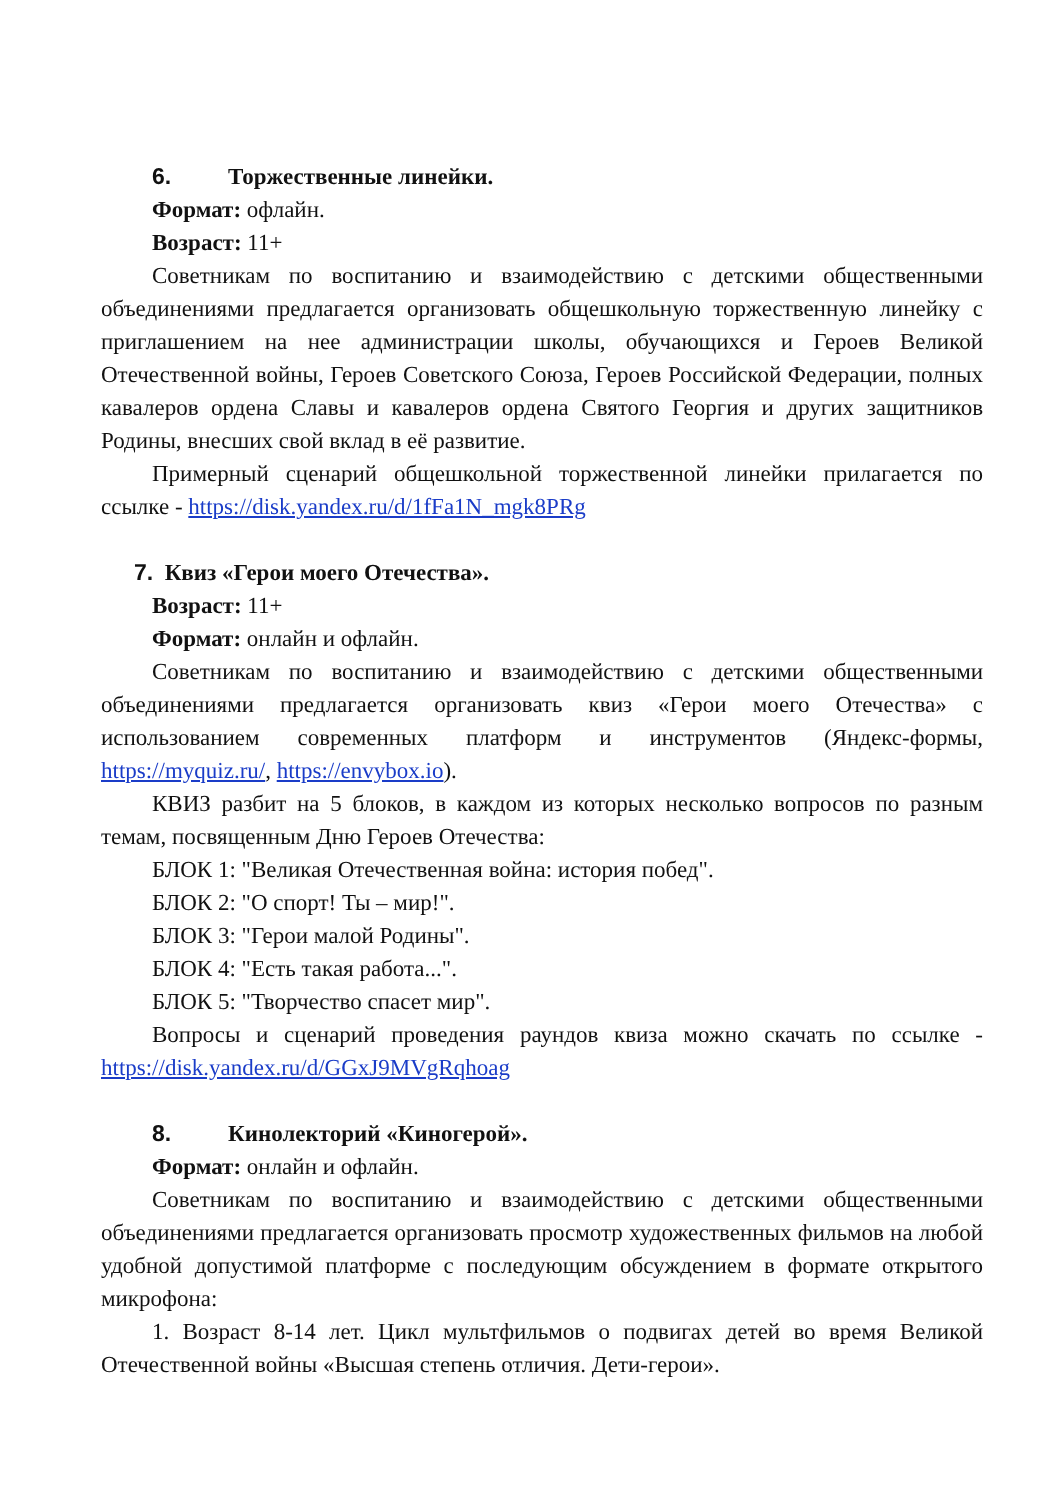6. Торжественные линейки.
Формат: офлайн.
Возраст: 11+
Советникам по воспитанию и взаимодействию с детскими общественными объединениями предлагается организовать общешкольную торжественную линейку с приглашением на нее администрации школы, обучающихся и Героев Великой Отечественной войны, Героев Советского Союза, Героев Российской Федерации, полных кавалеров ордена Славы и кавалеров ордена Святого Георгия и других защитников Родины, внесших свой вклад в её развитие.
Примерный сценарий общешкольной торжественной линейки прилагается по ссылке - https://disk.yandex.ru/d/1fFa1N_mgk8PRg
7. Квиз «Герои моего Отечества».
Возраст: 11+
Формат: онлайн и офлайн.
Советникам по воспитанию и взаимодействию с детскими общественными объединениями предлагается организовать квиз «Герои моего Отечества» с использованием современных платформ и инструментов (Яндекс-формы, https://myquiz.ru/, https://envybox.io).
КВИЗ разбит на 5 блоков, в каждом из которых несколько вопросов по разным темам, посвященным Дню Героев Отечества:
БЛОК 1: "Великая Отечественная война: история побед".
БЛОК 2: "О спорт! Ты – мир!".
БЛОК 3: "Герои малой Родины".
БЛОК 4: "Есть такая работа...".
БЛОК 5: "Творчество спасет мир".
Вопросы и сценарий проведения раундов квиза можно скачать по ссылке - https://disk.yandex.ru/d/GGxJ9MVgRqhoag
8. Кинолекторий «Киногерой».
Формат: онлайн и офлайн.
Советникам по воспитанию и взаимодействию с детскими общественными объединениями предлагается организовать просмотр художественных фильмов на любой удобной допустимой платформе с последующим обсуждением в формате открытого микрофона:
1. Возраст 8-14 лет. Цикл мультфильмов о подвигах детей во время Великой Отечественной войны «Высшая степень отличия. Дети-герои».